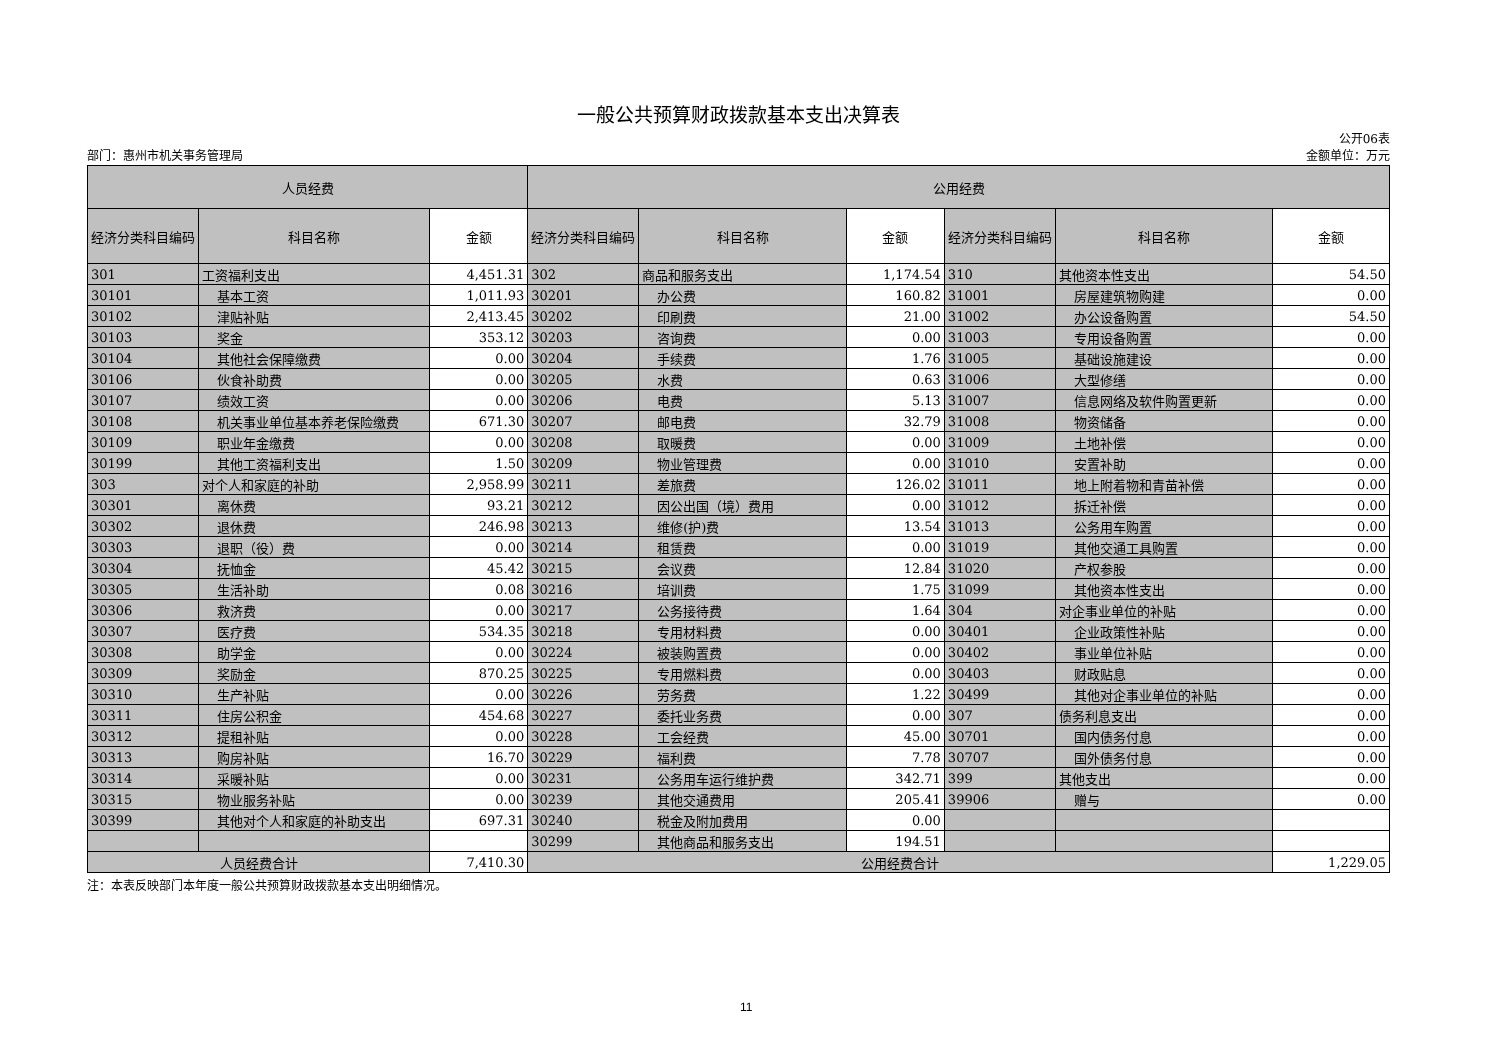一般公共预算财政拨款基本支出决算表
部门：惠州市机关事务管理局 公开06表
金额单位：万元
| 人员经费 | | | 公用经费 | | | | | |
| --- | --- | --- | --- | --- | --- | --- | --- | --- |
| 经济分类科目编码 | 科目名称 | 金额 | 经济分类科目编码 | 科目名称 | 金额 | 经济分类科目编码 | 科目名称 | 金额 |
| 301 | 工资福利支出 | 4,451.31 | 302 | 商品和服务支出 | 1,174.54 | 310 | 其他资本性支出 | 54.50 |
| 30101 | 基本工资 | 1,011.93 | 30201 | 办公费 | 160.82 | 31001 | 房屋建筑物购建 | 0.00 |
| 30102 | 津贴补贴 | 2,413.45 | 30202 | 印刷费 | 21.00 | 31002 | 办公设备购置 | 54.50 |
| 30103 | 奖金 | 353.12 | 30203 | 咨询费 | 0.00 | 31003 | 专用设备购置 | 0.00 |
| 30104 | 其他社会保障缴费 | 0.00 | 30204 | 手续费 | 1.76 | 31005 | 基础设施建设 | 0.00 |
| 30106 | 伙食补助费 | 0.00 | 30205 | 水费 | 0.63 | 31006 | 大型修缮 | 0.00 |
| 30107 | 绩效工资 | 0.00 | 30206 | 电费 | 5.13 | 31007 | 信息网络及软件购置更新 | 0.00 |
| 30108 | 机关事业单位基本养老保险缴费 | 671.30 | 30207 | 邮电费 | 32.79 | 31008 | 物资储备 | 0.00 |
| 30109 | 职业年金缴费 | 0.00 | 30208 | 取暖费 | 0.00 | 31009 | 土地补偿 | 0.00 |
| 30199 | 其他工资福利支出 | 1.50 | 30209 | 物业管理费 | 0.00 | 31010 | 安置补助 | 0.00 |
| 303 | 对个人和家庭的补助 | 2,958.99 | 30211 | 差旅费 | 126.02 | 31011 | 地上附着物和青苗补偿 | 0.00 |
| 30301 | 离休费 | 93.21 | 30212 | 因公出国（境）费用 | 0.00 | 31012 | 拆迁补偿 | 0.00 |
| 30302 | 退休费 | 246.98 | 30213 | 维修(护)费 | 13.54 | 31013 | 公务用车购置 | 0.00 |
| 30303 | 退职（役）费 | 0.00 | 30214 | 租赁费 | 0.00 | 31019 | 其他交通工具购置 | 0.00 |
| 30304 | 抚恤金 | 45.42 | 30215 | 会议费 | 12.84 | 31020 | 产权参股 | 0.00 |
| 30305 | 生活补助 | 0.08 | 30216 | 培训费 | 1.75 | 31099 | 其他资本性支出 | 0.00 |
| 30306 | 救济费 | 0.00 | 30217 | 公务接待费 | 1.64 | 304 | 对企事业单位的补贴 | 0.00 |
| 30307 | 医疗费 | 534.35 | 30218 | 专用材料费 | 0.00 | 30401 | 企业政策性补贴 | 0.00 |
| 30308 | 助学金 | 0.00 | 30224 | 被装购置费 | 0.00 | 30402 | 事业单位补贴 | 0.00 |
| 30309 | 奖励金 | 870.25 | 30225 | 专用燃料费 | 0.00 | 30403 | 财政贴息 | 0.00 |
| 30310 | 生产补贴 | 0.00 | 30226 | 劳务费 | 1.22 | 30499 | 其他对企事业单位的补贴 | 0.00 |
| 30311 | 住房公积金 | 454.68 | 30227 | 委托业务费 | 0.00 | 307 | 债务利息支出 | 0.00 |
| 30312 | 提租补贴 | 0.00 | 30228 | 工会经费 | 45.00 | 30701 | 国内债务付息 | 0.00 |
| 30313 | 购房补贴 | 16.70 | 30229 | 福利费 | 7.78 | 30707 | 国外债务付息 | 0.00 |
| 30314 | 采暖补贴 | 0.00 | 30231 | 公务用车运行维护费 | 342.71 | 399 | 其他支出 | 0.00 |
| 30315 | 物业服务补贴 | 0.00 | 30239 | 其他交通费用 | 205.41 | 39906 | 赠与 | 0.00 |
| 30399 | 其他对个人和家庭的补助支出 | 697.31 | 30240 | 税金及附加费用 | 0.00 | | | |
| | | | 30299 | 其他商品和服务支出 | 194.51 | | | |
| 人员经费合计 | | 7,410.30 | 公用经费合计 | | | | | 1,229.05 |
注：本表反映部门本年度一般公共预算财政拨款基本支出明细情况。
11